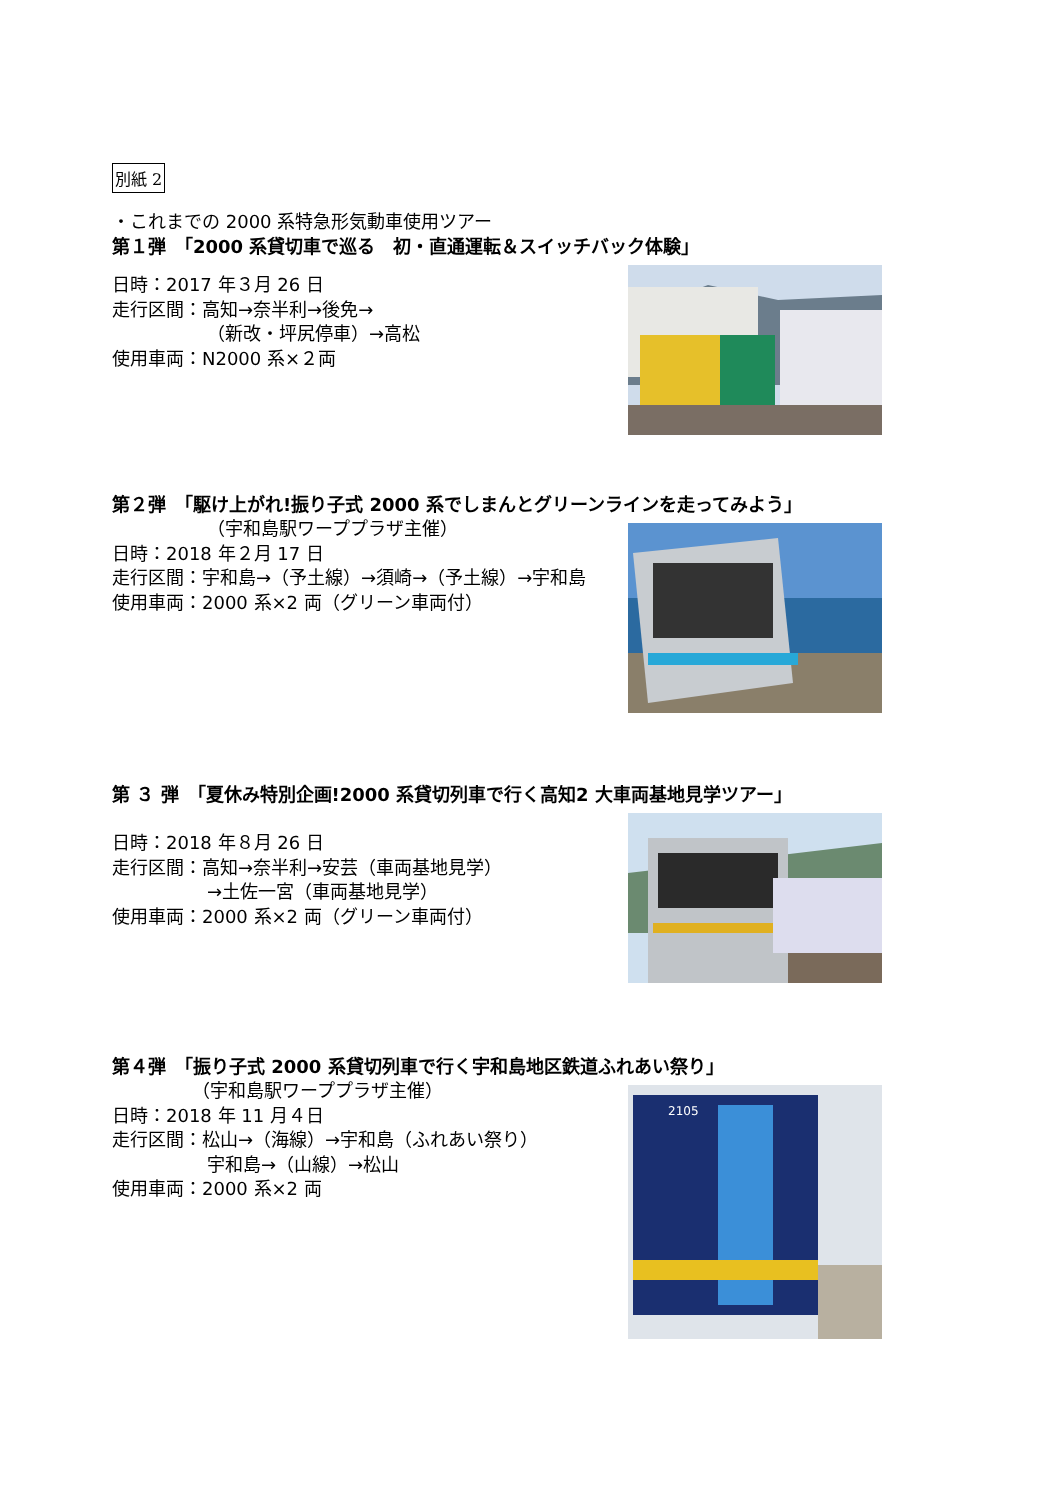別紙 2
・これまでの 2000 系特急形気動車使用ツアー
第１弾　「2000 系貸切車で巡る　初・直通運転＆スイッチバック体験」
日時：2017 年３月 26 日
走行区間：高知→奈半利→後免→
（新改・坪尻停車）→高松
使用車両：N2000 系×２両
第２弾　「駆け上がれ!振り子式 2000 系でしまんとグリーンラインを走ってみよう」
（宇和島駅ワーププラザ主催）
日時：2018 年２月 17 日
走行区間：宇和島→（予土線）→須崎→（予土線）→宇和島
使用車両：2000 系×2 両（グリーン車両付）
第 ３ 弾　「夏休み特別企画!2000 系貸切列車で行く高知2 大車両基地見学ツアー」
日時：2018 年８月 26 日
走行区間：高知→奈半利→安芸（車両基地見学）
→土佐一宮（車両基地見学）
使用車両：2000 系×2 両（グリーン車両付）
第４弾　「振り子式 2000 系貸切列車で行く宇和島地区鉄道ふれあい祭り」
（宇和島駅ワーププラザ主催）
日時：2018 年 11 月４日
走行区間：松山→（海線）→宇和島（ふれあい祭り）
宇和島→（山線）→松山
使用車両：2000 系×2 両
2105